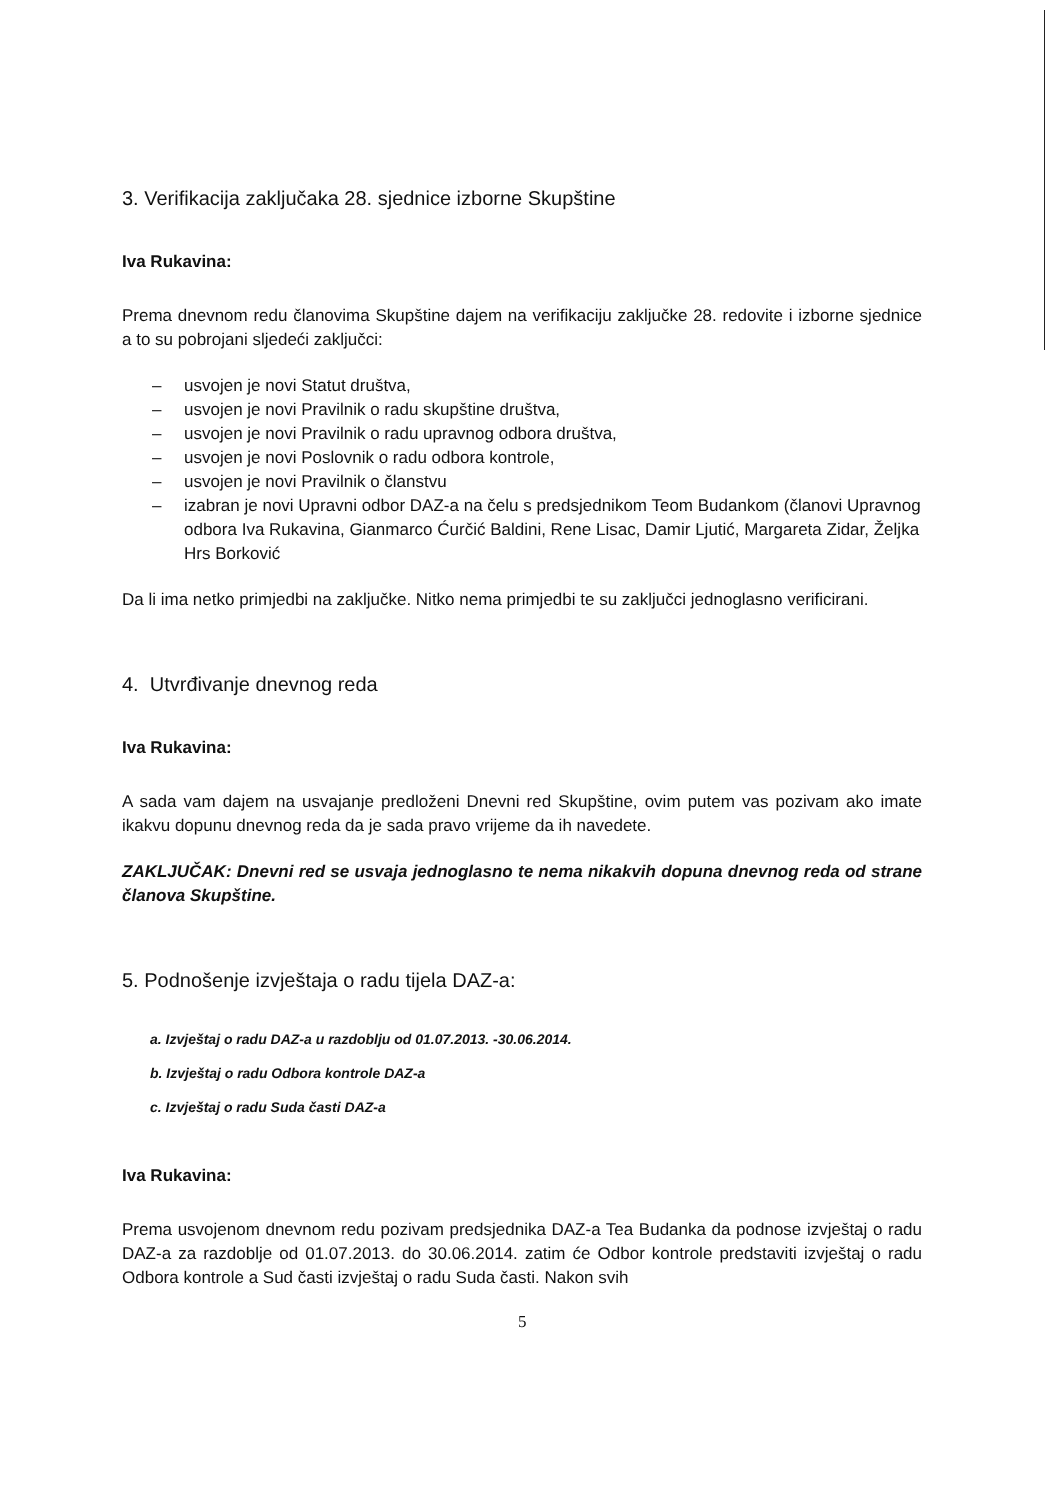3. Verifikacija zaključaka 28. sjednice izborne Skupštine
Iva Rukavina:
Prema dnevnom redu članovima Skupštine dajem na verifikaciju zaključke 28. redovite i izborne sjednice a to su pobrojani sljedeći zaključci:
– usvojen je novi Statut društva,
– usvojen je novi Pravilnik o radu skupštine društva,
– usvojen je novi Pravilnik o radu upravnog odbora društva,
– usvojen je novi Poslovnik o radu odbora kontrole,
– usvojen je novi Pravilnik o članstvu
– izabran je novi Upravni odbor DAZ-a na čelu s predsjednikom Teom Budankom (članovi Upravnog odbora Iva Rukavina, Gianmarco Ćurčić Baldini, Rene Lisac, Damir Ljutić, Margareta Zidar, Željka Hrs Borković
Da li ima netko primjedbi na zaključke. Nitko nema primjedbi te su zaključci jednoglasno verificirani.
4. Utvrđivanje dnevnog reda
Iva Rukavina:
A sada vam dajem na usvajanje predloženi Dnevni red Skupštine, ovim putem vas pozivam ako imate ikakvu dopunu dnevnog reda da je sada pravo vrijeme da ih navedete.
ZAKLJUČAK: Dnevni red se usvaja jednoglasno te nema nikakvih dopuna dnevnog reda od strane članova Skupštine.
5. Podnošenje izvještaja o radu tijela DAZ-a:
a. Izvještaj o radu DAZ-a u razdoblju od 01.07.2013. -30.06.2014.
b. Izvještaj o radu Odbora kontrole DAZ-a
c. Izvještaj o radu Suda časti DAZ-a
Iva Rukavina:
Prema usvojenom dnevnom redu pozivam predsjednika DAZ-a Tea Budanka da podnose izvještaj o radu DAZ-a za razdoblje od 01.07.2013. do 30.06.2014. zatim će Odbor kontrole predstaviti izvještaj o radu Odbora kontrole a Sud časti izvještaj o radu Suda časti. Nakon svih
5